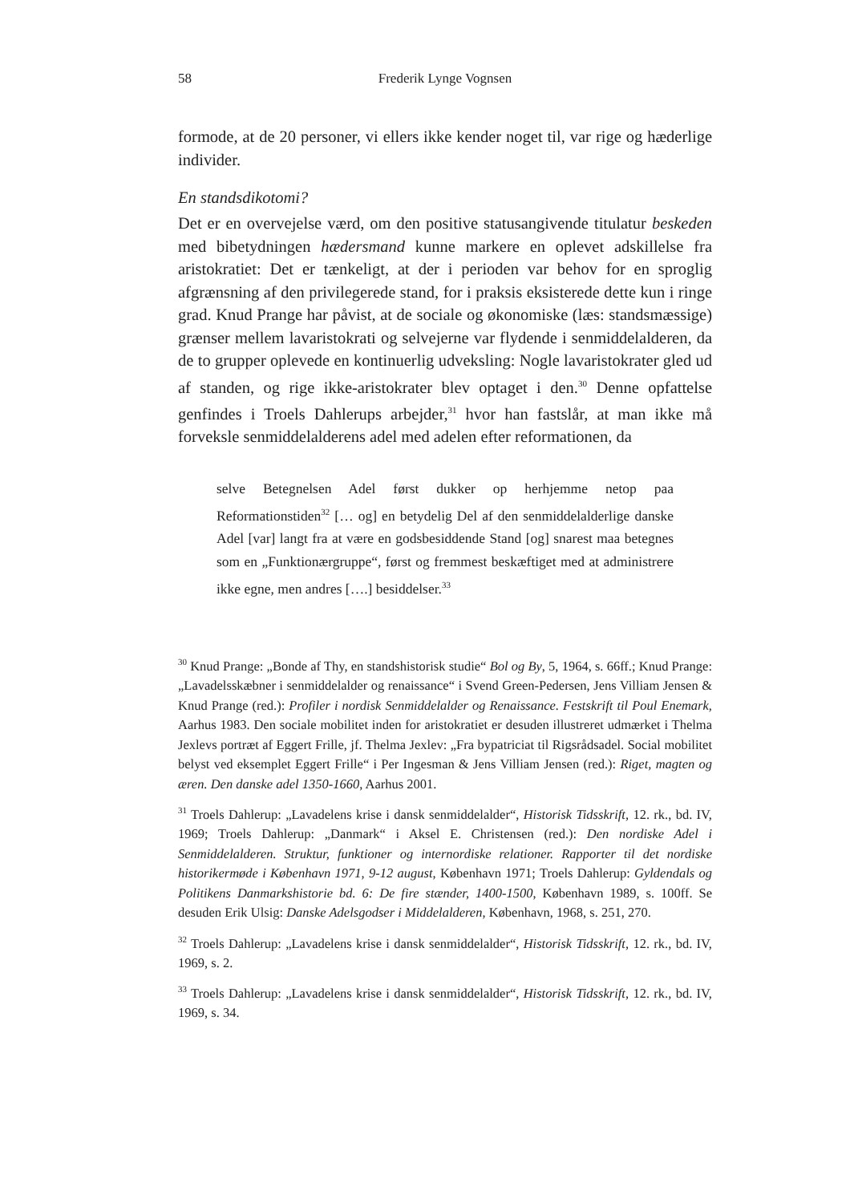58 Frederik Lynge Vognsen
formode, at de 20 personer, vi ellers ikke kender noget til, var rige og hæderlige individer.
En standsdikotomi?
Det er en overvejelse værd, om den positive statusangivende titulatur besk­eden med bibetydningen hædersmand kunne markere en oplevet adskillelse fra aristokratiet: Det er tænkeligt, at der i perioden var behov for en sproglig afgrænsning af den privilegerede stand, for i praksis eksisterede dette kun i ringe grad. Knud Prange har påvist, at de sociale og økonomiske (læs: standsmæssige) grænser mellem lavaristokrati og selvejerne var flydende i senmiddelalderen, da de to grupper oplevede en kontinuerlig udveksling: Nogle lavaristokrater gled ud af standen, og rige ikke-aristokrater blev optaget i den.<sup>30</sup> Denne opfattelse genfindes i Troels Dahlerups arbejder,<sup>31</sup> hvor han fastslår, at man ikke må forveksle senmiddelalderens adel med adelen efter reformationen, da
selve Betegnelsen Adel først dukker op herhjemme netop paa Reformationstiden<sup>32</sup> [… og] en betydelig Del af den senmiddelalderlige danske Adel [var] langt fra at være en godsbesiddende Stand [og] snarest maa betegnes som en „Funktionærgruppe“, først og fremmest beskæftiget med at administrere ikke egne, men andres [….] besiddelser.<sup>33</sup>
<sup>30</sup> Knud Prange: „Bonde af Thy, en standshistorisk studie“ Bol og By, 5, 1964, s. 66ff.; Knud Prange: „Lavadelsskæbner i senmiddelalder og renaissance“ i Svend Green-Pedersen, Jens Villiam Jensen & Knud Prange (red.): Profiler i nordisk Senmiddelalder og Renaissance. Festskrift til Poul Enemark, Aarhus 1983. Den sociale mobilitet inden for aristokratiet er desuden illustreret udmærket i Thelma Jexlevs portræt af Eggert Frille, jf. Thelma Jexlev: „Fra bypatriciat til Rigsrådsadel. Social mobilitet belyst ved eksemplet Eggert Frille“ i Per Ingesman & Jens Villiam Jensen (red.): Riget, magten og æren. Den danske adel 1350-1660, Aarhus 2001.
<sup>31</sup> Troels Dahlerup: „Lavadelens krise i dansk senmiddelalder“, Historisk Tidsskrift, 12. rk., bd. IV, 1969; Troels Dahlerup: „Danmark“ i Aksel E. Christensen (red.): Den nordiske Adel i Senmiddelalderen. Struktur, funktioner og internordiske relationer. Rapporter til det nordiske historikermøde i København 1971, 9-12 august, København 1971; Troels Dahlerup: Gyldendals og Politikens Danmarkshistorie bd. 6: De fire stænder, 1400-1500, København 1989, s. 100ff. Se desuden Erik Ulsig: Danske Adelsgodser i Middelalderen, København, 1968, s. 251, 270.
<sup>32</sup> Troels Dahlerup: „Lavadelens krise i dansk senmiddelalder“, Historisk Tidsskrift, 12. rk., bd. IV, 1969, s. 2.
<sup>33</sup> Troels Dahlerup: „Lavadelens krise i dansk senmiddelalder“, Historisk Tidsskrift, 12. rk., bd. IV, 1969, s. 34.